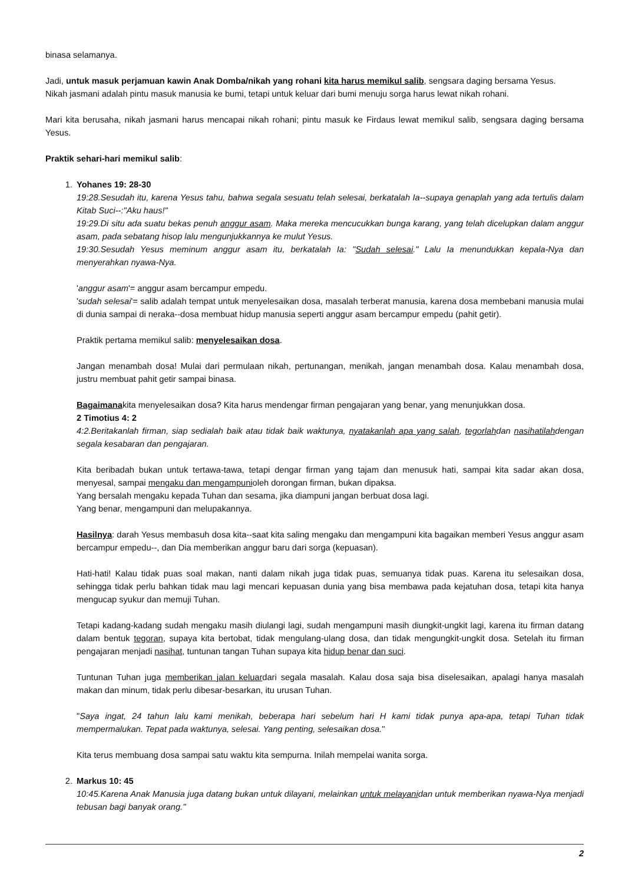binasa selamanya.
Jadi, untuk masuk perjamuan kawin Anak Domba/nikah yang rohani kita harus memikul salib, sengsara daging bersama Yesus.
Nikah jasmani adalah pintu masuk manusia ke bumi, tetapi untuk keluar dari bumi menuju sorga harus lewat nikah rohani.
Mari kita berusaha, nikah jasmani harus mencapai nikah rohani; pintu masuk ke Firdaus lewat memikul salib, sengsara daging bersama Yesus.
Praktik sehari-hari memikul salib:
1. Yohanes 19: 28-30
19:28.Sesudah itu, karena Yesus tahu, bahwa segala sesuatu telah selesai, berkatalah Ia--supaya genaplah yang ada tertulis dalam Kitab Suci--:"Aku haus!"
19:29.Di situ ada suatu bekas penuh anggur asam. Maka mereka mencucukkan bunga karang, yang telah dicelupkan dalam anggur asam, pada sebatang hisop lalu mengunjukkannya ke mulut Yesus.
19:30.Sesudah Yesus meminum anggur asam itu, berkatalah Ia: "Sudah selesai." Lalu Ia menundukkan kepala-Nya dan menyerahkan nyawa-Nya.
'anggur asam'= anggur asam bercampur empedu.
'sudah selesai'= salib adalah tempat untuk menyelesaikan dosa, masalah terberat manusia, karena dosa membebani manusia mulai di dunia sampai di neraka--dosa membuat hidup manusia seperti anggur asam bercampur empedu (pahit getir).
Praktik pertama memikul salib: menyelesaikan dosa.
Jangan menambah dosa! Mulai dari permulaan nikah, pertunangan, menikah, jangan menambah dosa. Kalau menambah dosa, justru membuat pahit getir sampai binasa.
Bagaimanakita menyelesaikan dosa? Kita harus mendengar firman pengajaran yang benar, yang menunjukkan dosa.
2 Timotius 4: 2
4:2.Beritakanlah firman, siap sedialah baik atau tidak baik waktunya, nyatakanlah apa yang salah, tegorlahdan nasihatilahdengan segala kesabaran dan pengajaran.
Kita beribadah bukan untuk tertawa-tawa, tetapi dengar firman yang tajam dan menusuk hati, sampai kita sadar akan dosa, menyesal, sampai mengaku dan mengampunioleh dorongan firman, bukan dipaksa.
Yang bersalah mengaku kepada Tuhan dan sesama, jika diampuni jangan berbuat dosa lagi.
Yang benar, mengampuni dan melupakannya.
Hasilnya: darah Yesus membasuh dosa kita--saat kita saling mengaku dan mengampuni kita bagaikan memberi Yesus anggur asam bercampur empedu--, dan Dia memberikan anggur baru dari sorga (kepuasan).
Hati-hati! Kalau tidak puas soal makan, nanti dalam nikah juga tidak puas, semuanya tidak puas. Karena itu selesaikan dosa, sehingga tidak perlu bahkan tidak mau lagi mencari kepuasan dunia yang bisa membawa pada kejatuhan dosa, tetapi kita hanya mengucap syukur dan memuji Tuhan.
Tetapi kadang-kadang sudah mengaku masih diulangi lagi, sudah mengampuni masih diungkit-ungkit lagi, karena itu firman datang dalam bentuk tegoran, supaya kita bertobat, tidak mengulang-ulang dosa, dan tidak mengungkit-ungkit dosa. Setelah itu firman pengajaran menjadi nasihat, tuntunan tangan Tuhan supaya kita hidup benar dan suci.
Tuntunan Tuhan juga memberikan jalan keluardari segala masalah. Kalau dosa saja bisa diselesaikan, apalagi hanya masalah makan dan minum, tidak perlu dibesar-besarkan, itu urusan Tuhan.
"Saya ingat, 24 tahun lalu kami menikah, beberapa hari sebelum hari H kami tidak punya apa-apa, tetapi Tuhan tidak mempermalukan. Tepat pada waktunya, selesai. Yang penting, selesaikan dosa."
Kita terus membuang dosa sampai satu waktu kita sempurna. Inilah mempelai wanita sorga.
2. Markus 10: 45
10:45.Karena Anak Manusia juga datang bukan untuk dilayani, melainkan untuk melayanidan untuk memberikan nyawa-Nya menjadi tebusan bagi banyak orang."
2